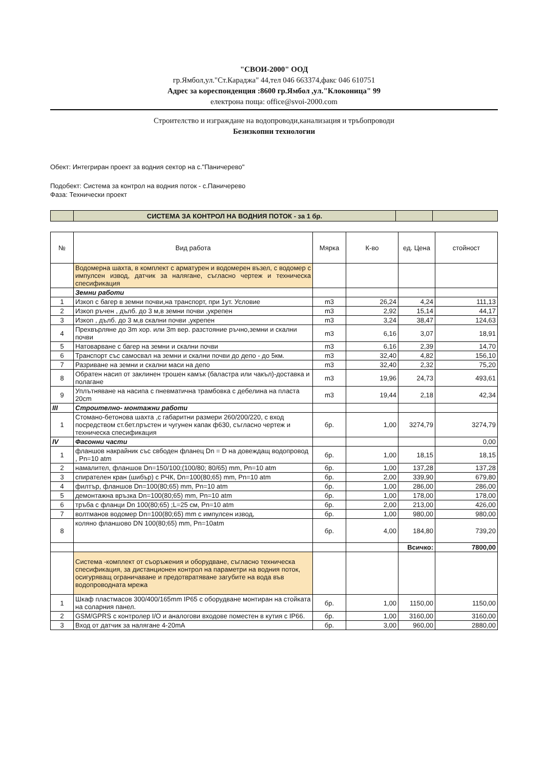"СВОИ-2000" ООД
гр.Ямбол,ул."Ст.Караджа" 44,тел 046 663374,факс 046 610751
Адрес за кореспонденция :8600 гр.Ямбол ,ул."Клоконица" 99
електрона поща: office@svoi-2000.com
Строителство и изграждане на водопроводи,канализация и тръбопроводи
Безизкопни технологии
Обект: Интегриран проект за водния сектор на с."Паничерево"
Подобект: Система за контрол на водния поток - с.Паничерево
Фаза: Технически проект
| | СИСТЕМА ЗА КОНТРОЛ НА ВОДНИЯ ПОТОК - за 1 бр. | | |
| № | Вид работа | Мярка | К-во | ед. Цена | стойност |
| --- | --- | --- | --- | --- | --- |
| | Водомерна шахта, в комплект с арматурен и водомерен възел, с водомер с импулсен извод, датчик за налягане, съгласно чертеж и техническа спесификация | | | | |
| | Земни работи | | | | |
| 1 | Изкоп с багер в земни почви,на транспорт, при 1ут. Условие | m3 | 26,24 | 4,24 | 111,13 |
| 2 | Изкоп ръчен , дълб. до 3 м,в земни почви ,укрепен | m3 | 2,92 | 15,14 | 44,17 |
| 3 | Изкоп , дълб. до 3 м,в скални почви ,укрепен | m3 | 3,24 | 38,47 | 124,63 |
| 4 | Прехвърляне до 3m хор. или 3m вер. разстояние ръчно,земни и скални почви | m3 | 6,16 | 3,07 | 18,91 |
| 5 | Натоварване с багер на земни и скални почви | m3 | 6,16 | 2,39 | 14,70 |
| 6 | Транспорт със самосвал на земни и скални почви до депо - до 5км. | m3 | 32,40 | 4,82 | 156,10 |
| 7 | Разриване на земни и скални маси на депо | m3 | 32,40 | 2,32 | 75,20 |
| 8 | Обратен насип от заклинен трошен камък (баластра или чакъл)-доставка и полагане | m3 | 19,96 | 24,73 | 493,61 |
| 9 | Уплътняване на насипа с пневматична трамбовка с дебелина на пласта 20cm | m3 | 19,44 | 2,18 | 42,34 |
| III | Строително- монтажни работи | | | | |
| 1 | Стомано-бетонова шахта ,с габаритни размери 260/200/220, с вход посредством ст.бет.пръстен и чугунен капак ф630, съгласно чертеж и техническа спесификация | бр. | 1,00 | 3274,79 | 3274,79 |
| IV | Фасонни части | | | | 0,00 |
| 1 | фланшов накрайник със свбоден фланец Dn = D на довеждащ водопровод , Pn=10 atm | бр. | 1,00 | 18,15 | 18,15 |
| 2 | намалител, фланшов Dn=150/100;(100/80; 80/65) mm, Pn=10 atm | бр. | 1,00 | 137,28 | 137,28 |
| 3 | спирателен кран (шибър) с РЧК, Dn=100(80;65) mm, Pn=10 atm | бр. | 2,00 | 339,90 | 679,80 |
| 4 | филтър, фланшов Dn=100(80;65) mm, Pn=10 atm | бр. | 1,00 | 286,00 | 286,00 |
| 5 | демонтажна връзка Dn=100(80;65) mm, Pn=10 atm | бр. | 1,00 | 178,00 | 178,00 |
| 6 | тръба с фланци Dn 100(80;65) ;L=25 см, Pn=10 atm | бр. | 2,00 | 213,00 | 426,00 |
| 7 | волтманов водомер Dn=100(80;65) mm с импулсен извод, | бр. | 1,00 | 980,00 | 980,00 |
| 8 | коляно фланшово DN 100(80;65) mm, Pn=10atm | бр. | 4,00 | 184,80 | 739,20 |
| | | | | Всичко: | 7800,00 |
| | Система -комплект от съоръжения и оборудване, съгласно техническа спесификация, за дистанционен контрол на параметри на водния поток, осигуряващ ограничаване и предотвратяване загубите на вода във водопроводната мрежа | | | | |
| 1 | Шкаф пластмасов 300/400/165mm IP65 с оборудване монтиран на стойката на соларния панел. | бр. | 1,00 | 1150,00 | 1150,00 |
| 2 | GSM/GPRS с контролер I/O и аналогови входове поместен в кутия с IP66. | бр. | 1,00 | 3160,00 | 3160,00 |
| 3 | Вход от датчик за налягане 4-20mA | бр. | 3,00 | 960,00 | 2880,00 |